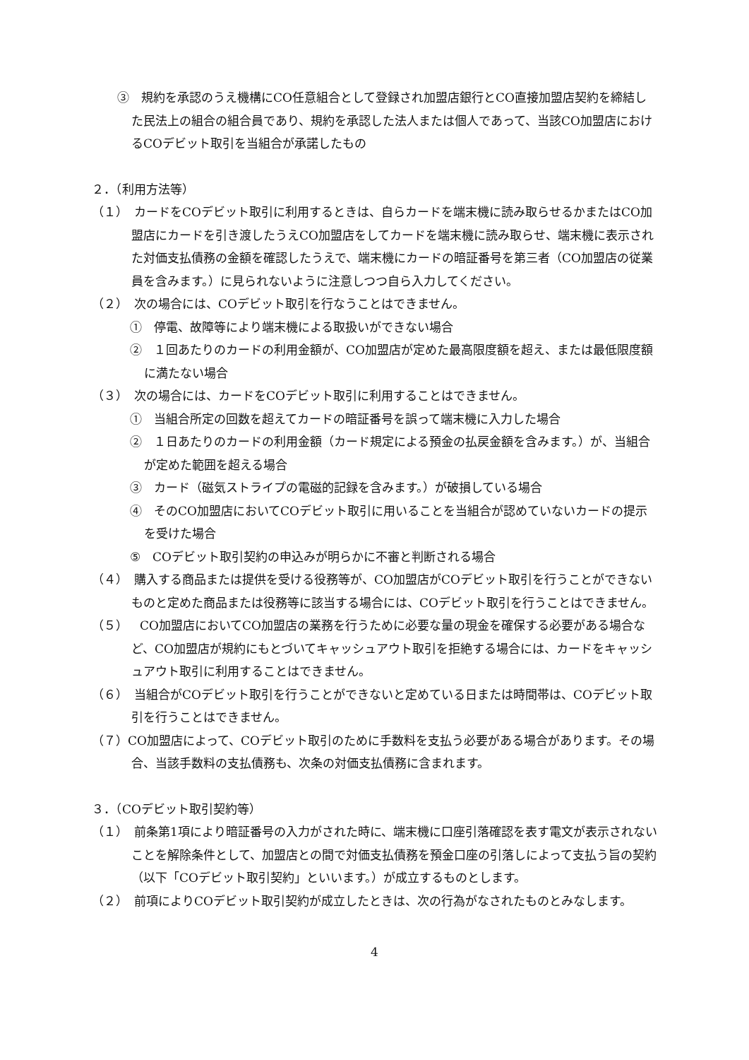③　規約を承認のうえ機構にCO任意組合として登録され加盟店銀行とCO直接加盟店契約を締結した民法上の組合の組合員であり、規約を承認した法人または個人であって、当該CO加盟店におけるCOデビット取引を当組合が承諾したもの
２．（利用方法等）
（１）　カードをCOデビット取引に利用するときは、自らカードを端末機に読み取らせるかまたはCO加盟店にカードを引き渡したうえCO加盟店をしてカードを端末機に読み取らせ、端末機に表示された対価支払債務の金額を確認したうえで、端末機にカードの暗証番号を第三者（CO加盟店の従業員を含みます。）に見られないように注意しつつ自ら入力してください。
（２）　次の場合には、COデビット取引を行なうことはできません。
①　停電、故障等により端末機による取扱いができない場合
②　１回あたりのカードの利用金額が、CO加盟店が定めた最高限度額を超え、または最低限度額に満たない場合
（３）　次の場合には、カードをCOデビット取引に利用することはできません。
①　当組合所定の回数を超えてカードの暗証番号を誤って端末機に入力した場合
②　１日あたりのカードの利用金額（カード規定による預金の払戻金額を含みます。）が、当組合が定めた範囲を超える場合
③　カード（磁気ストライプの電磁的記録を含みます。）が破損している場合
④　そのCO加盟店においてCOデビット取引に用いることを当組合が認めていないカードの提示を受けた場合
⑤　COデビット取引契約の申込みが明らかに不審と判断される場合
（４）　購入する商品または提供を受ける役務等が、CO加盟店がCOデビット取引を行うことができないものと定めた商品または役務等に該当する場合には、COデビット取引を行うことはできません。
（５）　CO加盟店においてCO加盟店の業務を行うために必要な量の現金を確保する必要がある場合など、CO加盟店が規約にもとづいてキャッシュアウト取引を拒絶する場合には、カードをキャッシュアウト取引に利用することはできません。
（６）　当組合がCOデビット取引を行うことができないと定めている日または時間帯は、COデビット取引を行うことはできません。
（７）CO加盟店によって、COデビット取引のために手数料を支払う必要がある場合があります。その場合、当該手数料の支払債務も、次条の対価支払債務に含まれます。
３．（COデビット取引契約等）
（１）　前条第1項により暗証番号の入力がされた時に、端末機に口座引落確認を表す電文が表示されないことを解除条件として、加盟店との間で対価支払債務を預金口座の引落しによって支払う旨の契約（以下「COデビット取引契約」といいます。）が成立するものとします。
（２）　前項によりCOデビット取引契約が成立したときは、次の行為がなされたものとみなします。
4